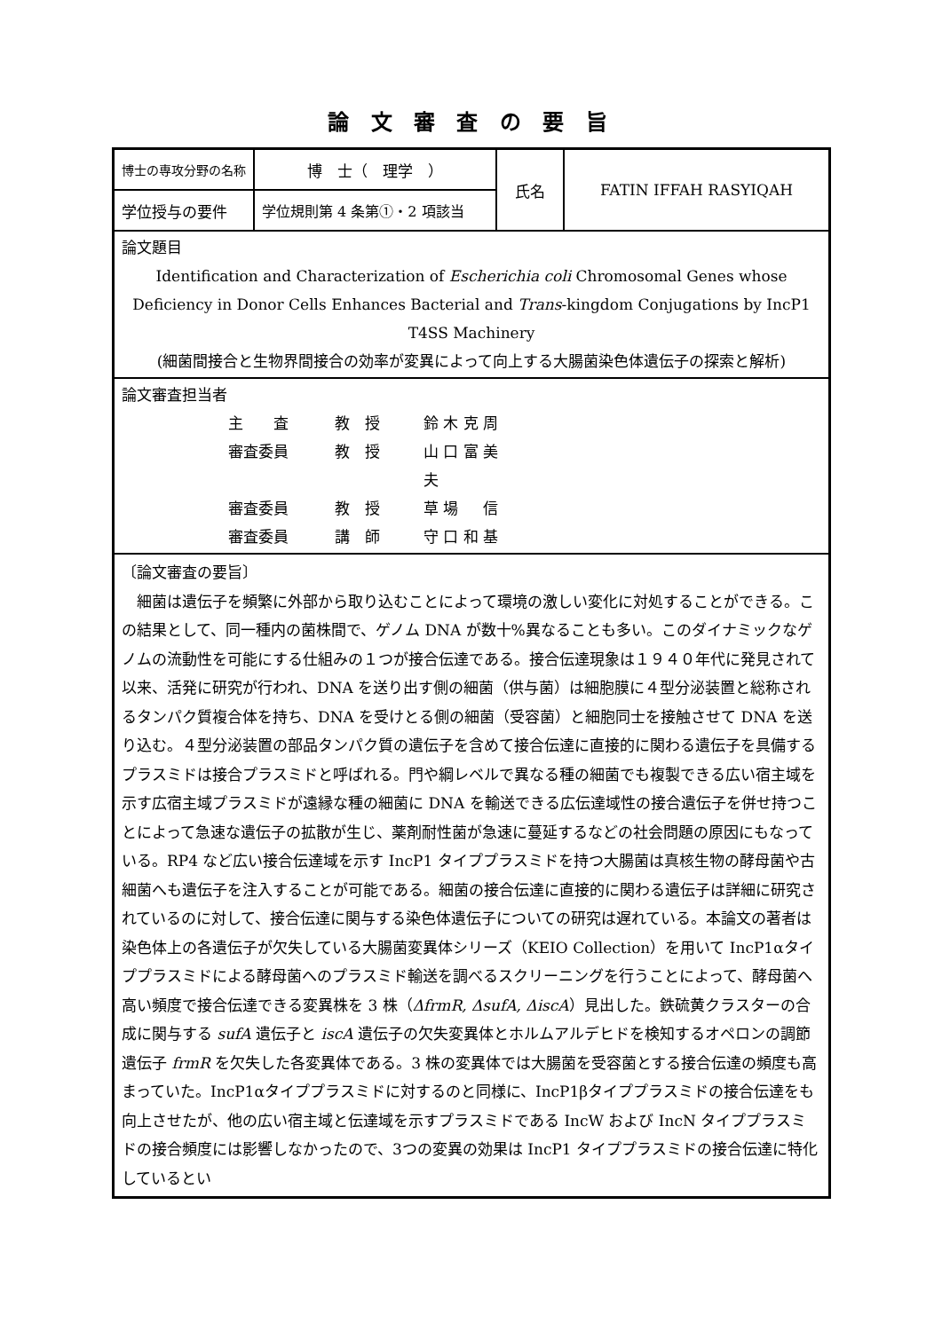論 文 審 査 の 要 旨
| 博士の専攻分野の名称 | 博 士（ 理学 ） | 氏名 | FATIN IFFAH RASYIQAH |
| 学位授与の要件 | 学位規則第 4 条第①・2 項該当 | | |
| 論文題目 Identification and Characterization of Escherichia coli Chromosomal Genes whose Deficiency in Donor Cells Enhances Bacterial and Trans -kingdom Conjugations by IncP1 T4SS Machinery (細菌間接合と生物界間接合の効率が変異によって向上する大腸菌染色体遺伝子の探索と解析) | | | |
| 論文審査担当者 主 査 教 授 鈴 木 克 周 審査委員 教 授 山 口 富 美 夫 審査委員 教 授 草 場 信 審査委員 講 師 守 口 和 基 | | | |
| 〔論文審査の要旨〕 細菌は遺伝子を頻繁に外部から取り込むことによって環境の激しい変化に対処することができる。この結果として、同一種内の菌株間で、ゲノム DNA が数十%異なることも多い。このダイナミックなゲノムの流動性を可能にする仕組みの１つが接合伝達である。接合伝達現象は１９４０年代に発見されて以来、活発に研究が行われ、DNA を送り出す側の細菌（供与菌）は細胞膜に４型分泌装置と総称されるタンパク質複合体を持ち、DNA を受けとる側の細菌（受容菌）と細胞同士を接触させて DNA を送り込む。４型分泌装置の部品タンパク質の遺伝子を含めて接合伝達に直接的に関わる遺伝子を具備するプラスミドは接合プラスミドと呼ばれる。門や綱レベルで異なる種の細菌でも複製できる広い宿主域を示す広宿主域プラスミドが遠縁な種の細菌に DNA を輸送できる広伝達域性の接合遺伝子を併せ持つことによって急速な遺伝子の拡散が生じ、薬剤耐性菌が急速に蔓延するなどの社会問題の原因にもなっている。RP4 など広い接合伝達域を示す IncP1 タイププラスミドを持つ大腸菌は真核生物の酵母菌や古細菌へも遺伝子を注入することが可能である。細菌の接合伝達に直接的に関わる遺伝子は詳細に研究されているのに対して、接合伝達に関与する染色体遺伝子についての研究は遅れている。本論文の著者は染色体上の各遺伝子が欠失している大腸菌変異体シリーズ（KEIO Collection）を用いて IncP1αタイププラスミドによる酵母菌へのプラスミド輸送を調べるスクリーニングを行うことによって、酵母菌へ高い頻度で接合伝達できる変異株を 3 株（ ΔfrmR, ΔsufA, ΔiscA ）見出した。鉄硫黄クラスターの合成に関与する sufA 遺伝子と iscA 遺伝子の欠失変異体とホルムアルデヒドを検知するオペロンの調節遺伝子 frmR を欠失した各変異体である。3 株の変異体では大腸菌を受容菌とする接合伝達の頻度も高まっていた。IncP1αタイププラスミドに対するのと同様に、IncP1βタイププラスミドの接合伝達をも向上させたが、他の広い宿主域と伝達域を示すプラスミドである IncW および IncN タイププラスミドの接合頻度には影響しなかったので、3つの変異の効果は IncP1 タイププラスミドの接合伝達に特化しているとい | | | |